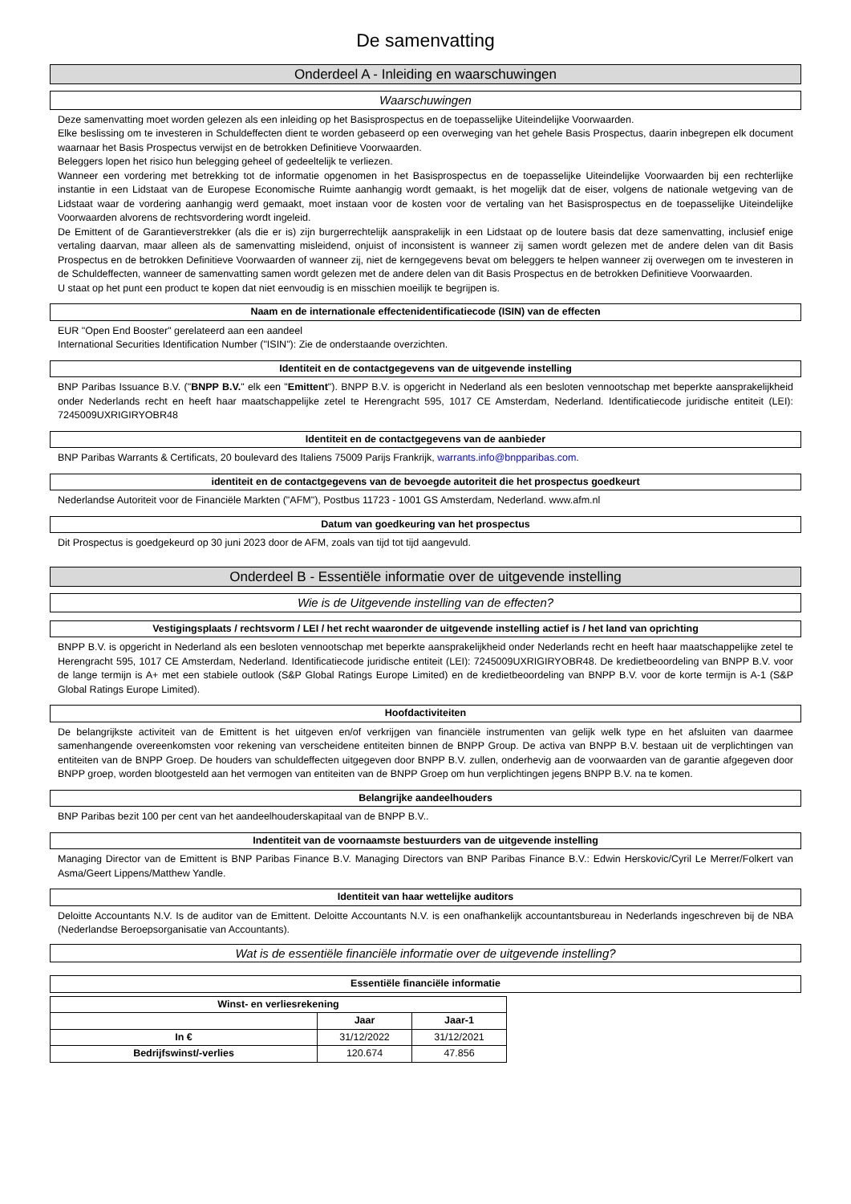De samenvatting
Onderdeel A - Inleiding en waarschuwingen
Waarschuwingen
Deze samenvatting moet worden gelezen als een inleiding op het Basisprospectus en de toepasselijke Uiteindelijke Voorwaarden.
Elke beslissing om te investeren in Schuldeffecten dient te worden gebaseerd op een overweging van het gehele Basis Prospectus, daarin inbegrepen elk document waarnaar het Basis Prospectus verwijst en de betrokken Definitieve Voorwaarden.
Beleggers lopen het risico hun belegging geheel of gedeeltelijk te verliezen.
Wanneer een vordering met betrekking tot de informatie opgenomen in het Basisprospectus en de toepasselijke Uiteindelijke Voorwaarden bij een rechterlijke instantie in een Lidstaat van de Europese Economische Ruimte aanhangig wordt gemaakt, is het mogelijk dat de eiser, volgens de nationale wetgeving van de Lidstaat waar de vordering aanhangig werd gemaakt, moet instaan voor de kosten voor de vertaling van het Basisprospectus en de toepasselijke Uiteindelijke Voorwaarden alvorens de rechtsvordering wordt ingeleid.
De Emittent of de Garantieverstrekker (als die er is) zijn burgerrechtelijk aansprakelijk in een Lidstaat op de loutere basis dat deze samenvatting, inclusief enige vertaling daarvan, maar alleen als de samenvatting misleidend, onjuist of inconsistent is wanneer zij samen wordt gelezen met de andere delen van dit Basis Prospectus en de betrokken Definitieve Voorwaarden of wanneer zij, niet de kerngegevens bevat om beleggers te helpen wanneer zij overwegen om te investeren in de Schuldeffecten, wanneer de samenvatting samen wordt gelezen met de andere delen van dit Basis Prospectus en de betrokken Definitieve Voorwaarden.
U staat op het punt een product te kopen dat niet eenvoudig is en misschien moeilijk te begrijpen is.
Naam en de internationale effectenidentificatiecode (ISIN) van de effecten
EUR "Open End Booster" gerelateerd aan een aandeel
International Securities Identification Number ("ISIN"): Zie de onderstaande overzichten.
Identiteit en de contactgegevens van de uitgevende instelling
BNP Paribas Issuance B.V. ("BNPP B.V." elk een "Emittent"). BNPP B.V. is opgericht in Nederland als een besloten vennootschap met beperkte aansprakelijkheid onder Nederlands recht en heeft haar maatschappelijke zetel te Herengracht 595, 1017 CE Amsterdam, Nederland. Identificatiecode juridische entiteit (LEI): 7245009UXRIGIRYOBR48
Identiteit en de contactgegevens van de aanbieder
BNP Paribas Warrants & Certificats, 20 boulevard des Italiens 75009 Parijs Frankrijk, warrants.info@bnpparibas.com.
identiteit en de contactgegevens van de bevoegde autoriteit die het prospectus goedkeurt
Nederlandse Autoriteit voor de Financiële Markten ("AFM"), Postbus 11723 - 1001 GS Amsterdam, Nederland. www.afm.nl
Datum van goedkeuring van het prospectus
Dit Prospectus is goedgekeurd op 30 juni 2023 door de AFM, zoals van tijd tot tijd aangevuld.
Onderdeel B - Essentiële informatie over de uitgevende instelling
Wie is de Uitgevende instelling van de effecten?
Vestigingsplaats / rechtsvorm / LEI / het recht waaronder de uitgevende instelling actief is / het land van oprichting
BNPP B.V. is opgericht in Nederland als een besloten vennootschap met beperkte aansprakelijkheid onder Nederlands recht en heeft haar maatschappelijke zetel te Herengracht 595, 1017 CE Amsterdam, Nederland. Identificatiecode juridische entiteit (LEI): 7245009UXRIGIRYOBR48. De kredietbeoordeling van BNPP B.V. voor de lange termijn is A+ met een stabiele outlook (S&P Global Ratings Europe Limited) en de kredietbeoordeling van BNPP B.V. voor de korte termijn is A-1 (S&P Global Ratings Europe Limited).
Hoofdactiviteiten
De belangrijkste activiteit van de Emittent is het uitgeven en/of verkrijgen van financiële instrumenten van gelijk welk type en het afsluiten van daarmee samenhangende overeenkomsten voor rekening van verscheidene entiteiten binnen de BNPP Group. De activa van BNPP B.V. bestaan uit de verplichtingen van entiteiten van de BNPP Groep. De houders van schuldeffecten uitgegeven door BNPP B.V. zullen, onderhevig aan de voorwaarden van de garantie afgegeven door BNPP groep, worden blootgesteld aan het vermogen van entiteiten van de BNPP Groep om hun verplichtingen jegens BNPP B.V. na te komen.
Belangrijke aandeelhouders
BNP Paribas bezit 100 per cent van het aandeelhouderskapitaal van de BNPP B.V..
Indentiteit van de voornaamste bestuurders van de uitgevende instelling
Managing Director van de Emittent is BNP Paribas Finance B.V. Managing Directors van BNP Paribas Finance B.V.: Edwin Herskovic/Cyril Le Merrer/Folkert van Asma/Geert Lippens/Matthew Yandle.
Identiteit van haar wettelijke auditors
Deloitte Accountants N.V. Is de auditor van de Emittent. Deloitte Accountants N.V. is een onafhankelijk accountantsbureau in Nederlands ingeschreven bij de NBA (Nederlandse Beroepsorganisatie van Accountants).
Wat is de essentiële financiële informatie over de uitgevende instelling?
Essentiële financiële informatie
| Winst- en verliesrekening | | |
| --- | --- | --- |
| | Jaar | Jaar-1 |
| In € | 31/12/2022 | 31/12/2021 |
| Bedrijfswinst/-verlies | 120.674 | 47.856 |